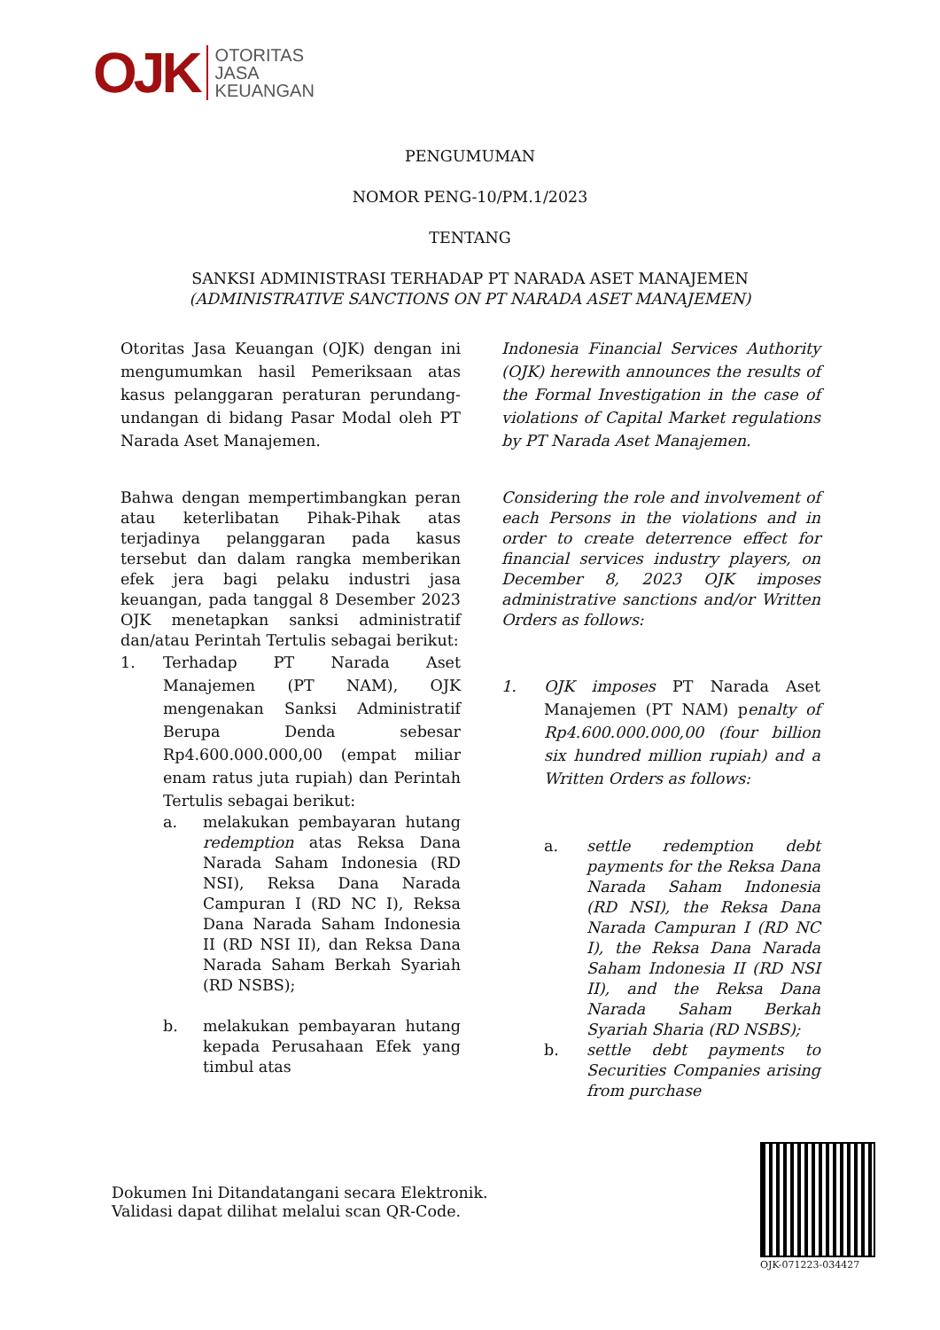OJK
OTORITAS
JASA
KEUANGAN
PENGUMUMAN
NOMOR PENG-10/PM.1/2023
TENTANG
SANKSI ADMINISTRASI TERHADAP PT NARADA ASET MANAJEMEN
(ADMINISTRATIVE SANCTIONS ON PT NARADA ASET MANAJEMEN)
Otoritas Jasa Keuangan (OJK) dengan ini mengumumkan hasil Pemeriksaan atas kasus pelanggaran peraturan perundang-undangan di bidang Pasar Modal oleh PT Narada Aset Manajemen.
Bahwa dengan mempertimbangkan peran atau keterlibatan Pihak-Pihak atas terjadinya pelanggaran pada kasus tersebut dan dalam rangka memberikan efek jera bagi pelaku industri jasa keuangan, pada tanggal 8 Desember 2023 OJK menetapkan sanksi administratif dan/atau Perintah Tertulis sebagai berikut:
1. Terhadap PT Narada Aset Manajemen (PT NAM), OJK mengenakan Sanksi Administratif Berupa Denda sebesar Rp4.600.000.000,00 (empat miliar enam ratus juta rupiah) dan Perintah Tertulis sebagai berikut:
a. melakukan pembayaran hutang redemption atas Reksa Dana Narada Saham Indonesia (RD NSI), Reksa Dana Narada Campuran I (RD NC I), Reksa Dana Narada Saham Indonesia II (RD NSI II), dan Reksa Dana Narada Saham Berkah Syariah (RD NSBS);
b. melakukan pembayaran hutang kepada Perusahaan Efek yang timbul atas
Indonesia Financial Services Authority (OJK) herewith announces the results of the Formal Investigation in the case of violations of Capital Market regulations by PT Narada Aset Manajemen.
Considering the role and involvement of each Persons in the violations and in order to create deterrence effect for financial services industry players, on December 8, 2023 OJK imposes administrative sanctions and/or Written Orders as follows:
1. OJK imposes PT Narada Aset Manajemen (PT NAM) penalty of Rp4.600.000.000,00 (four billion six hundred million rupiah) and a Written Orders as follows:
a. settle redemption debt payments for the Reksa Dana Narada Saham Indonesia (RD NSI), the Reksa Dana Narada Campuran I (RD NC I), the Reksa Dana Narada Saham Indonesia II (RD NSI II), and the Reksa Dana Narada Saham Berkah Syariah Sharia (RD NSBS);
b. settle debt payments to Securities Companies arising from purchase
Dokumen Ini Ditandatangani secara Elektronik.
Validasi dapat dilihat melalui scan QR-Code.
OJK-071223-034427